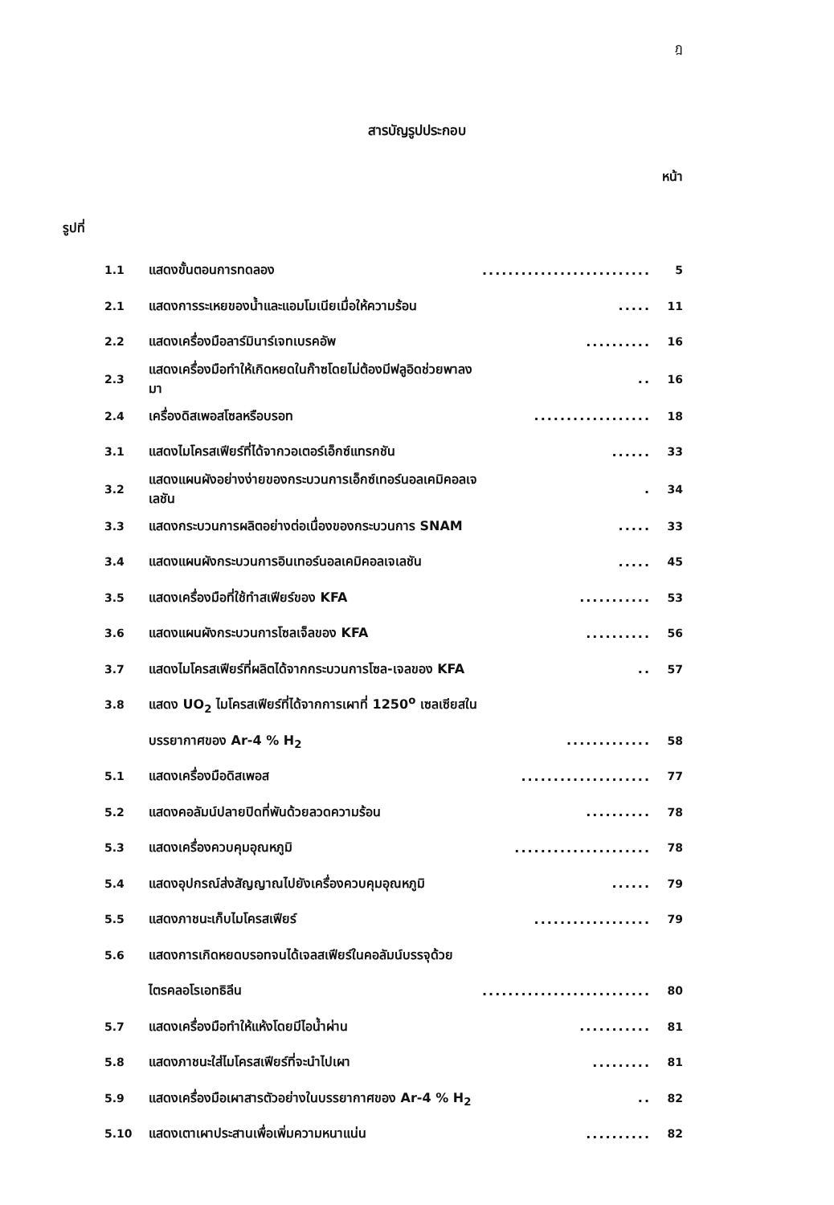ฎ
สารบัญรูปประกอบ
หน้า
รูปที่
| 1.1 | แสดงขั้นตอนการทดลอง | .......................... | 5 |
| 2.1 | แสดงการระเหยของน้ำและแอมโมเนียเมื่อให้ความร้อน | ..... | 11 |
| 2.2 | แสดงเครื่องมือลาร์มินาร์เจทเบรคอัพ | .......... | 16 |
| 2.3 | แสดงเครื่องมือทำให้เกิดหยดในก๊าซโดยไม่ต้องมีฟลูอิดช่วยพาลงมา | .. | 16 |
| 2.4 | เครื่องดิสเพอสโซลหรือบรอท | .................. | 18 |
| 3.1 | แสดงไมโครสเฟียร์ที่ได้จากวอเตอร์เอ็กซ์แทรกชัน | ...... | 33 |
| 3.2 | แสดงแผนผังอย่างง่ายของกระบวนการเอ็กซ์เทอร์นอลเคมิคอลเจเลชัน | . | 34 |
| 3.3 | แสดงกระบวนการผลิตอย่างต่อเนื่องของกระบวนการ SNAM | ..... | 33 |
| 3.4 | แสดงแผนผังกระบวนการอินเทอร์นอลเคมิคอลเจเลชัน | ..... | 45 |
| 3.5 | แสดงเครื่องมือที่ใช้ทำสเฟียร์ของ KFA | ........... | 53 |
| 3.6 | แสดงแผนผังกระบวนการโซลเจ็ลของ KFA | .......... | 56 |
| 3.7 | แสดงไมโครสเฟียร์ที่ผลิตได้จากกระบวนการโซล-เจลของ KFA | .. | 57 |
| 3.8 | แสดง UO<sub>2</sub> ไมโครสเฟียร์ที่ได้จากการเผาที่ 1250<sup>o</sup> เซลเซียสใน | | |
| | บรรยากาศของ Ar-4 % H<sub>2</sub> | ............. | 58 |
| 5.1 | แสดงเครื่องมือดิสเพอส | .................... | 77 |
| 5.2 | แสดงคอลัมน์ปลายปิดที่พันด้วยลวดความร้อน | .......... | 78 |
| 5.3 | แสดงเครื่องควบคุมอุณหภูมิ | ..................... | 78 |
| 5.4 | แสดงอุปกรณ์ส่งสัญญาณไปยังเครื่องควบคุมอุณหภูมิ | ...... | 79 |
| 5.5 | แสดงภาชนะเก็บไมโครสเฟียร์ | .................. | 79 |
| 5.6 | แสดงการเกิดหยดบรอทจนได้เจลสเฟียร์ในคอลัมน์บรรจุด้วย | | |
| | ไตรคลอโรเอทธิลีน | .......................... | 80 |
| 5.7 | แสดงเครื่องมือทำให้แห้งโดยมีไอน้ำผ่าน | ........... | 81 |
| 5.8 | แสดงภาชนะใส่ไมโครสเฟียร์ที่จะนำไปเผา | ......... | 81 |
| 5.9 | แสดงเครื่องมือเผาสารตัวอย่างในบรรยากาศของ Ar-4 % H<sub>2</sub> | .. | 82 |
| 5.10 | แสดงเตาเผาประสานเพื่อเพิ่มความหนาแน่น | .......... | 82 |